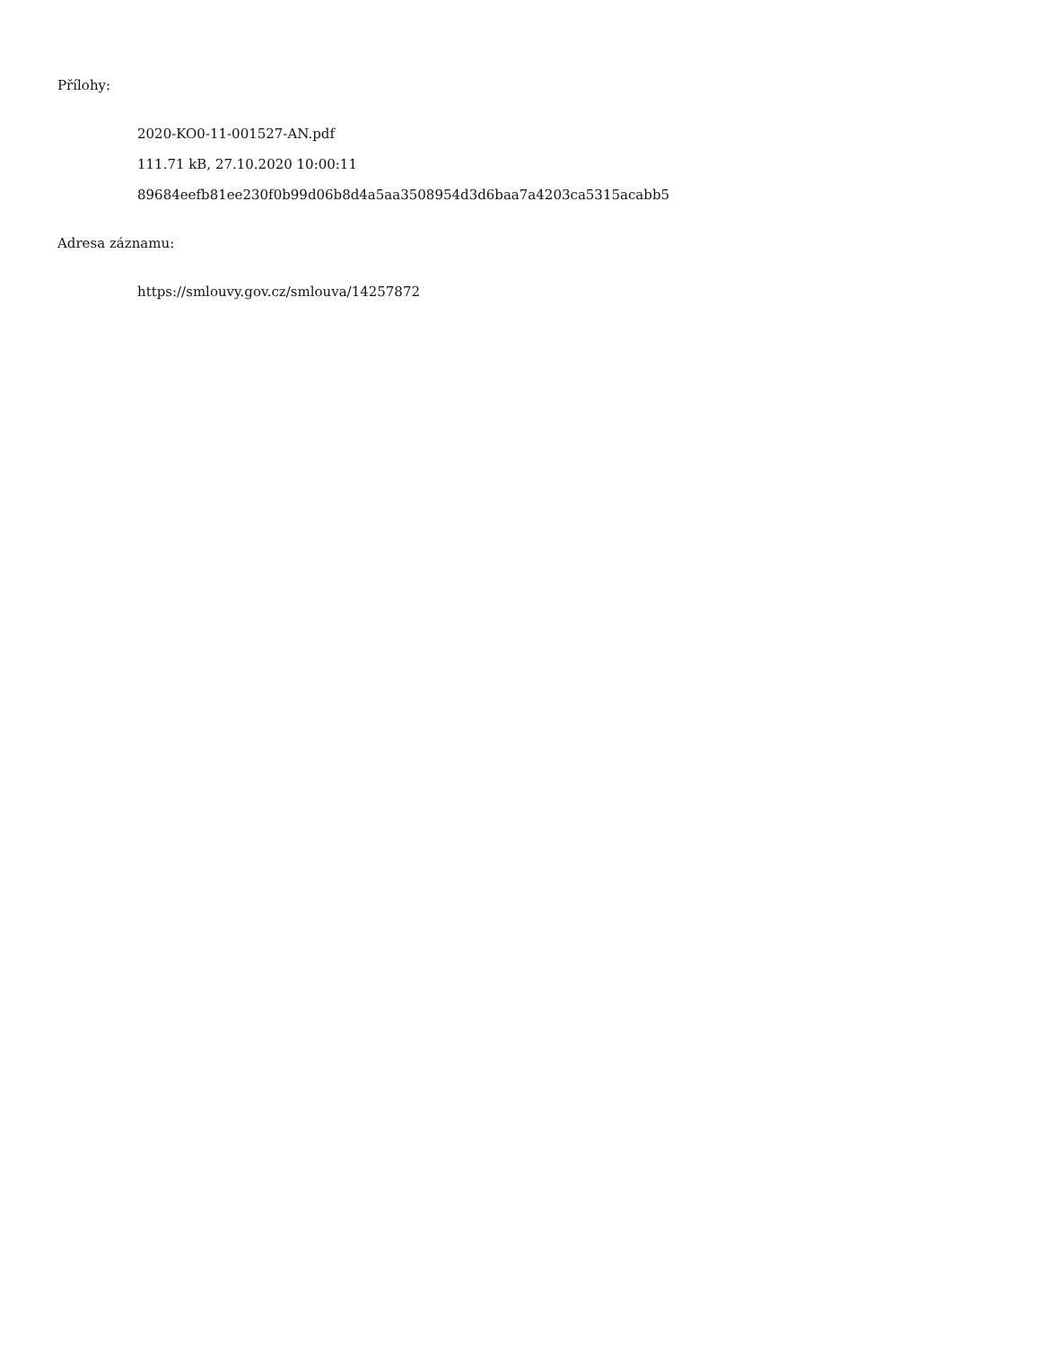Přílohy:
2020-KO0-11-001527-AN.pdf
111.71 kB, 27.10.2020 10:00:11
89684eefb81ee230f0b99d06b8d4a5aa3508954d3d6baa7a4203ca5315acabb5
Adresa záznamu:
https://smlouvy.gov.cz/smlouva/14257872